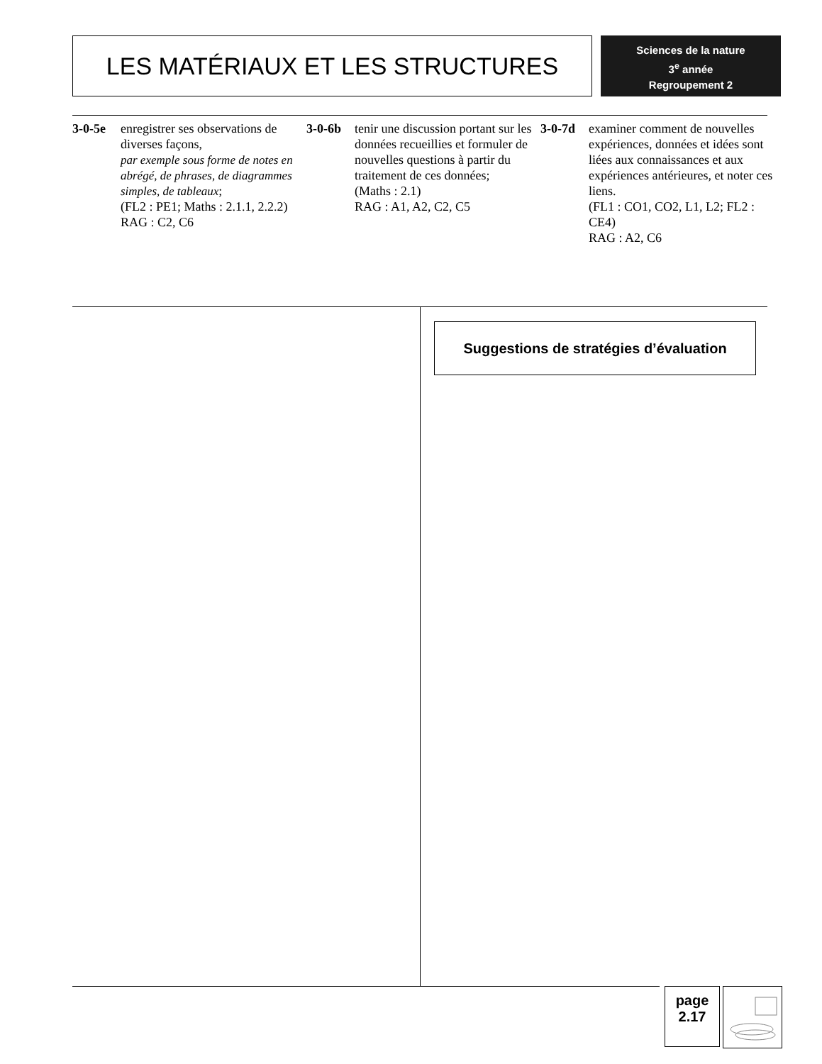LES MATÉRIAUX ET LES STRUCTURES
Sciences de la nature
3<sup>e</sup> année
Regroupement 2
3-0-5e enregistrer ses observations de diverses façons,
par exemple sous forme de notes en abrégé, de phrases, de diagrammes simples, de tableaux;
(FL2 : PE1; Maths : 2.1.1, 2.2.2)
RAG : C2, C6
3-0-6b tenir une discussion portant sur les données recueillies et formuler de nouvelles questions à partir du traitement de ces données;
(Maths : 2.1)
RAG : A1, A2, C2, C5
3-0-7d examiner comment de nouvelles expériences, données et idées sont liées aux connaissances et aux expériences antérieures, et noter ces liens.
(FL1 : CO1, CO2, L1, L2; FL2 : CE4)
RAG : A2, C6
Suggestions de stratégies d’évaluation
page
2.17